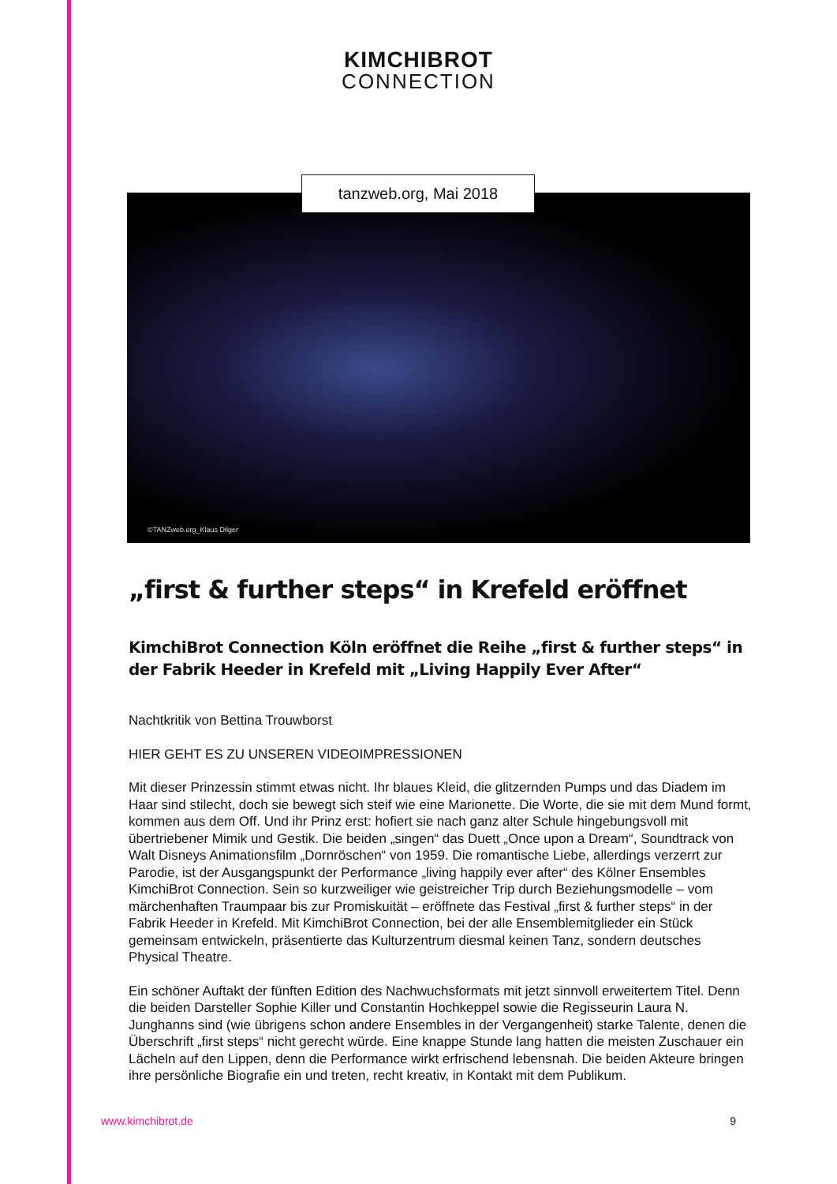KIMCHIBROT
CONNECTION
tanzweb.org, Mai 2018
©TANZweb.org_Klaus Dilger
„first & further steps“ in Krefeld eröffnet
KimchiBrot Connection Köln eröffnet die Reihe „first & further steps“ in der Fabrik Heeder in Krefeld mit „Living Happily Ever After“
Nachtkritik von Bettina Trouwborst
HIER GEHT ES ZU UNSEREN VIDEOIMPRESSIONEN
Mit dieser Prinzessin stimmt etwas nicht. Ihr blaues Kleid, die glitzernden Pumps und das Diadem im Haar sind stilecht, doch sie bewegt sich steif wie eine Marionette. Die Worte, die sie mit dem Mund formt, kommen aus dem Off. Und ihr Prinz erst: hofiert sie nach ganz alter Schule hingebungsvoll mit übertriebener Mimik und Gestik. Die beiden „singen“ das Duett „Once upon a Dream“, Soundtrack von Walt Disneys Animationsfilm „Dornröschen“ von 1959. Die romantische Liebe, allerdings verzerrt zur Parodie, ist der Ausgangspunkt der Performance „living happily ever after“ des Kölner Ensembles KimchiBrot Connection. Sein so kurzweiliger wie geistreicher Trip durch Beziehungsmodelle – vom märchenhaften Traumpaar bis zur Promiskuität – eröffnete das Festival „first & further steps“ in der Fabrik Heeder in Krefeld. Mit KimchiBrot Connection, bei der alle Ensemblemitglieder ein Stück gemeinsam entwickeln, präsentierte das Kulturzentrum diesmal keinen Tanz, sondern deutsches Physical Theatre.
Ein schöner Auftakt der fünften Edition des Nachwuchsformats mit jetzt sinnvoll erweitertem Titel. Denn die beiden Darsteller Sophie Killer und Constantin Hochkeppel sowie die Regisseurin Laura N. Junghanns sind (wie übrigens schon andere Ensembles in der Vergangenheit) starke Talente, denen die Überschrift „first steps“ nicht gerecht würde. Eine knappe Stunde lang hatten die meisten Zuschauer ein Lächeln auf den Lippen, denn die Performance wirkt erfrischend lebensnah. Die beiden Akteure bringen ihre persönliche Biografie ein und treten, recht kreativ, in Kontakt mit dem Publikum.
www.kimchibrot.de 9